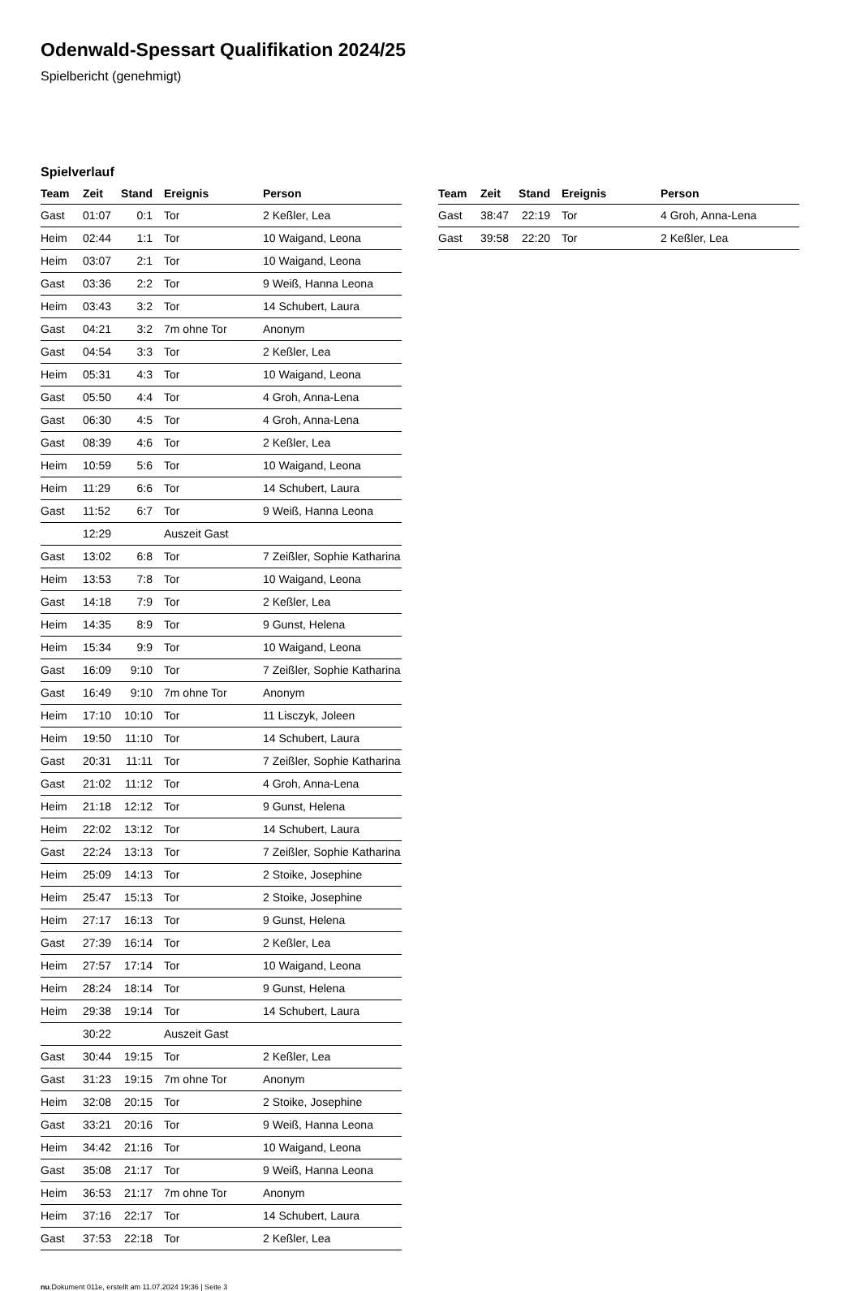Odenwald-Spessart Qualifikation 2024/25
Spielbericht (genehmigt)
Spielverlauf
| Team | Zeit | Stand | Ereignis | Person |
| --- | --- | --- | --- | --- |
| Gast | 01:07 | 0:1 | Tor | 2 Keßler, Lea |
| Heim | 02:44 | 1:1 | Tor | 10 Waigand, Leona |
| Heim | 03:07 | 2:1 | Tor | 10 Waigand, Leona |
| Gast | 03:36 | 2:2 | Tor | 9 Weiß, Hanna Leona |
| Heim | 03:43 | 3:2 | Tor | 14 Schubert, Laura |
| Gast | 04:21 | 3:2 | 7m ohne Tor | Anonym |
| Gast | 04:54 | 3:3 | Tor | 2 Keßler, Lea |
| Heim | 05:31 | 4:3 | Tor | 10 Waigand, Leona |
| Gast | 05:50 | 4:4 | Tor | 4 Groh, Anna-Lena |
| Gast | 06:30 | 4:5 | Tor | 4 Groh, Anna-Lena |
| Gast | 08:39 | 4:6 | Tor | 2 Keßler, Lea |
| Heim | 10:59 | 5:6 | Tor | 10 Waigand, Leona |
| Heim | 11:29 | 6:6 | Tor | 14 Schubert, Laura |
| Gast | 11:52 | 6:7 | Tor | 9 Weiß, Hanna Leona |
| | 12:29 | | Auszeit Gast | |
| Gast | 13:02 | 6:8 | Tor | 7 Zeißler, Sophie Katharina |
| Heim | 13:53 | 7:8 | Tor | 10 Waigand, Leona |
| Gast | 14:18 | 7:9 | Tor | 2 Keßler, Lea |
| Heim | 14:35 | 8:9 | Tor | 9 Gunst, Helena |
| Heim | 15:34 | 9:9 | Tor | 10 Waigand, Leona |
| Gast | 16:09 | 9:10 | Tor | 7 Zeißler, Sophie Katharina |
| Gast | 16:49 | 9:10 | 7m ohne Tor | Anonym |
| Heim | 17:10 | 10:10 | Tor | 11 Lisczyk, Joleen |
| Heim | 19:50 | 11:10 | Tor | 14 Schubert, Laura |
| Gast | 20:31 | 11:11 | Tor | 7 Zeißler, Sophie Katharina |
| Gast | 21:02 | 11:12 | Tor | 4 Groh, Anna-Lena |
| Heim | 21:18 | 12:12 | Tor | 9 Gunst, Helena |
| Heim | 22:02 | 13:12 | Tor | 14 Schubert, Laura |
| Gast | 22:24 | 13:13 | Tor | 7 Zeißler, Sophie Katharina |
| Heim | 25:09 | 14:13 | Tor | 2 Stoike, Josephine |
| Heim | 25:47 | 15:13 | Tor | 2 Stoike, Josephine |
| Heim | 27:17 | 16:13 | Tor | 9 Gunst, Helena |
| Gast | 27:39 | 16:14 | Tor | 2 Keßler, Lea |
| Heim | 27:57 | 17:14 | Tor | 10 Waigand, Leona |
| Heim | 28:24 | 18:14 | Tor | 9 Gunst, Helena |
| Heim | 29:38 | 19:14 | Tor | 14 Schubert, Laura |
| | 30:22 | | Auszeit Gast | |
| Gast | 30:44 | 19:15 | Tor | 2 Keßler, Lea |
| Gast | 31:23 | 19:15 | 7m ohne Tor | Anonym |
| Heim | 32:08 | 20:15 | Tor | 2 Stoike, Josephine |
| Gast | 33:21 | 20:16 | Tor | 9 Weiß, Hanna Leona |
| Heim | 34:42 | 21:16 | Tor | 10 Waigand, Leona |
| Gast | 35:08 | 21:17 | Tor | 9 Weiß, Hanna Leona |
| Heim | 36:53 | 21:17 | 7m ohne Tor | Anonym |
| Heim | 37:16 | 22:17 | Tor | 14 Schubert, Laura |
| Gast | 37:53 | 22:18 | Tor | 2 Keßler, Lea |
| Team | Zeit | Stand | Ereignis | Person |
| --- | --- | --- | --- | --- |
| Gast | 38:47 | 22:19 | Tor | 4 Groh, Anna-Lena |
| Gast | 39:58 | 22:20 | Tor | 2 Keßler, Lea |
nu.Dokument 011e, erstellt am 11.07.2024 19:36 | Seite 3